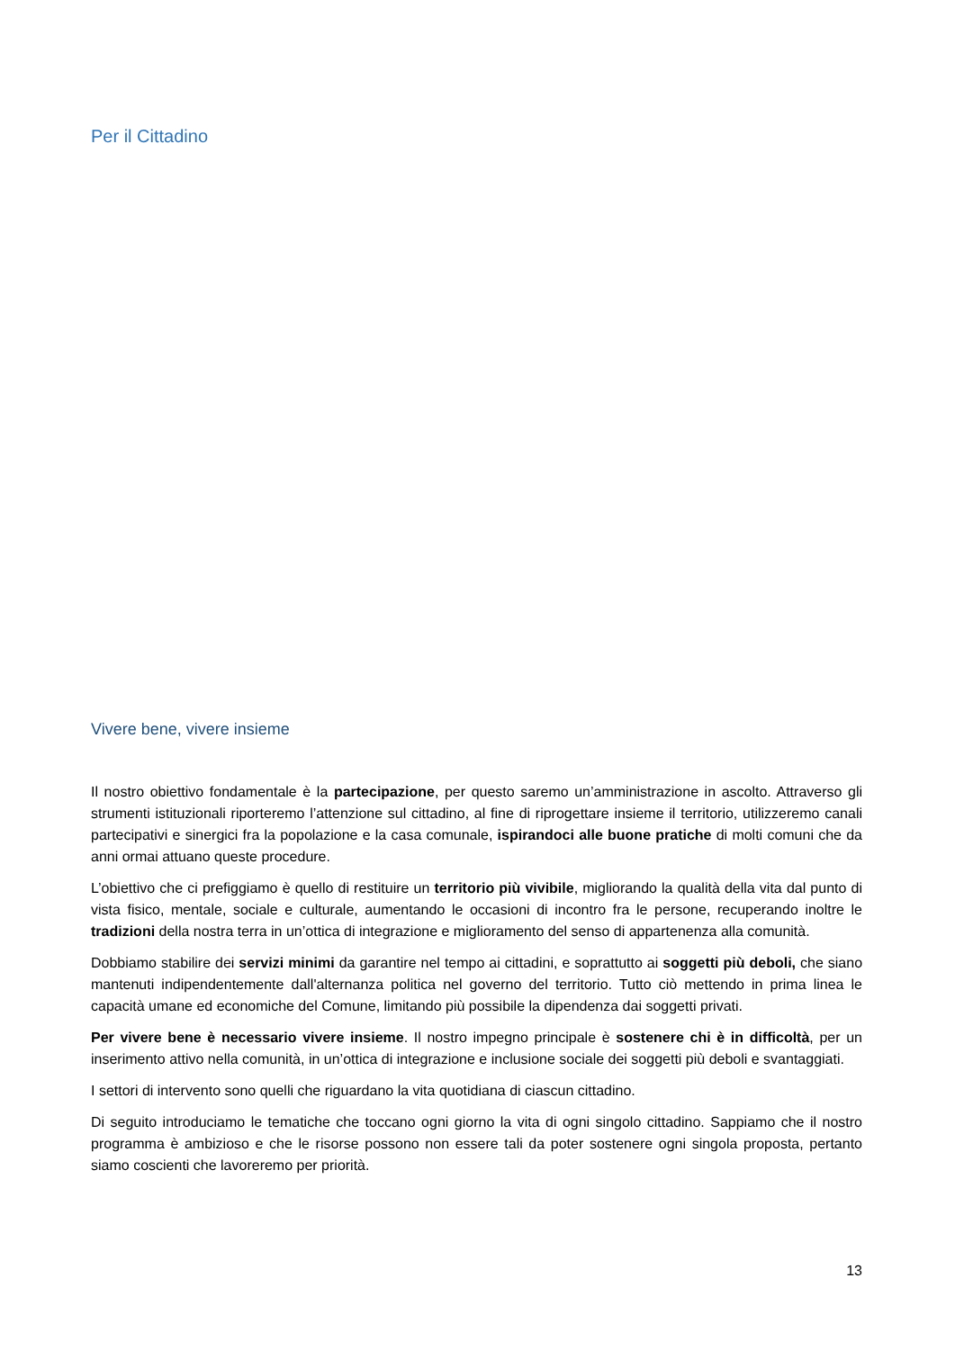Per il Cittadino
Vivere bene, vivere insieme
Il nostro obiettivo fondamentale è la partecipazione, per questo saremo un’amministrazione in ascolto. Attraverso gli strumenti istituzionali riporteremo l’attenzione sul cittadino, al fine di riprogettare insieme il territorio, utilizzeremo canali partecipativi e sinergici fra la popolazione e la casa comunale, ispirandoci alle buone pratiche di molti comuni che da anni ormai attuano queste procedure.
L’obiettivo che ci prefiggiamo è quello di restituire un territorio più vivibile, migliorando la qualità della vita dal punto di vista fisico, mentale, sociale e culturale, aumentando le occasioni di incontro fra le persone, recuperando inoltre le tradizioni della nostra terra in un’ottica di integrazione e miglioramento del senso di appartenenza alla comunità.
Dobbiamo stabilire dei servizi minimi da garantire nel tempo ai cittadini, e soprattutto ai soggetti più deboli, che siano mantenuti indipendentemente dall'alternanza politica nel governo del territorio. Tutto ciò mettendo in prima linea le capacità umane ed economiche del Comune, limitando più possibile la dipendenza dai soggetti privati.
Per vivere bene è necessario vivere insieme. Il nostro impegno principale è sostenere chi è in difficoltà, per un inserimento attivo nella comunità, in un’ottica di integrazione e inclusione sociale dei soggetti più deboli e svantaggiati.
I settori di intervento sono quelli che riguardano la vita quotidiana di ciascun cittadino.
Di seguito introduciamo le tematiche che toccano ogni giorno la vita di ogni singolo cittadino. Sappiamo che il nostro programma è ambizioso e che le risorse possono non essere tali da poter sostenere ogni singola proposta, pertanto siamo coscienti che lavoreremo per priorità.
13